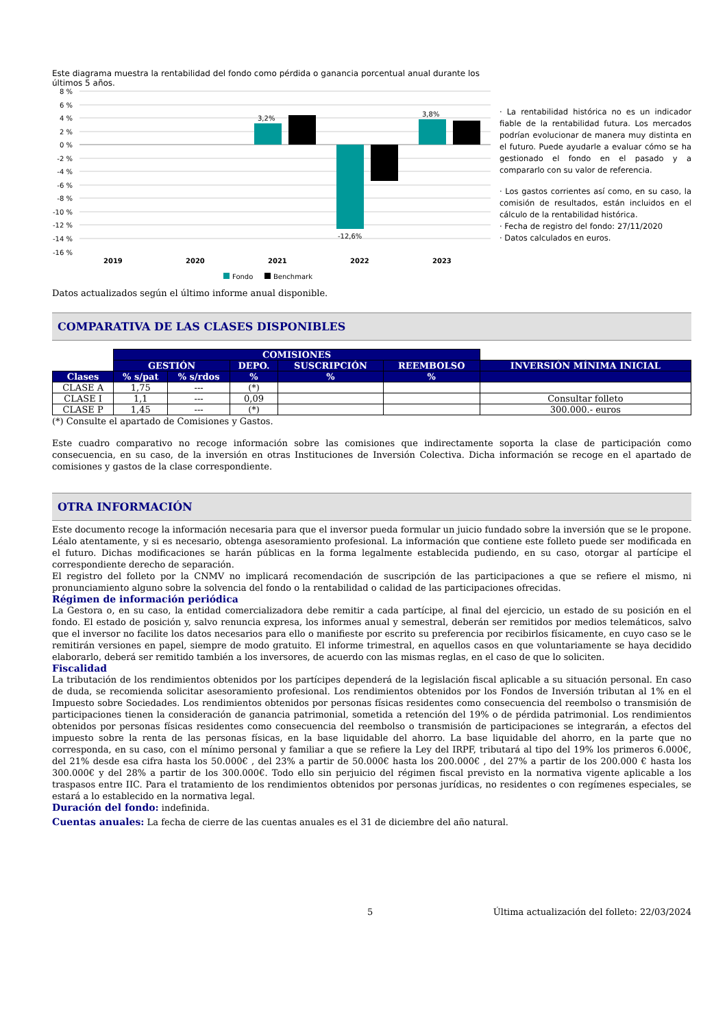Este diagrama muestra la rentabilidad del fondo como pérdida o ganancia porcentual anual durante los últimos 5 años.
8 %
6 %
4 %
2 %
0 %
-2 %
-4 %
-6 %
-8 %
-10 %
-12 %
-14 %
-16 %
3,2%
-12,6%
3,8%
2019
2020
2021
2022
2023
Fondo
Benchmark
· La rentabilidad histórica no es un indicador fiable de la rentabilidad futura. Los mercados podrían evolucionar de manera muy distinta en el futuro. Puede ayudarle a evaluar cómo se ha gestionado el fondo en el pasado y a compararlo con su valor de referencia.
· Los gastos corrientes así como, en su caso, la comisión de resultados, están incluidos en el cálculo de la rentabilidad histórica.
· Fecha de registro del fondo: 27/11/2020
· Datos calculados en euros.
Datos actualizados según el último informe anual disponible.
COMPARATIVA DE LAS CLASES DISPONIBLES
| | COMISIONES | | | | | |
| | GESTIÓN | | DEPO. | SUSCRIPCIÓN | REEMBOLSO | INVERSIÓN MÍNIMA INICIAL |
| Clases | % s/pat | % s/rdos | % | % | % | |
| CLASE A | 1,75 | --- | (*) | | | |
| CLASE I | 1,1 | --- | 0,09 | | | Consultar folleto |
| CLASE P | 1,45 | --- | (*) | | | 300.000.- euros |
(*) Consulte el apartado de Comisiones y Gastos.
Este cuadro comparativo no recoge información sobre las comisiones que indirectamente soporta la clase de participación como consecuencia, en su caso, de la inversión en otras Instituciones de Inversión Colectiva. Dicha información se recoge en el apartado de comisiones y gastos de la clase correspondiente.
OTRA INFORMACIÓN
Este documento recoge la información necesaria para que el inversor pueda formular un juicio fundado sobre la inversión que se le propone. Léalo atentamente, y si es necesario, obtenga asesoramiento profesional. La información que contiene este folleto puede ser modificada en el futuro. Dichas modificaciones se harán públicas en la forma legalmente establecida pudiendo, en su caso, otorgar al partícipe el correspondiente derecho de separación.
El registro del folleto por la CNMV no implicará recomendación de suscripción de las participaciones a que se refiere el mismo, ni pronunciamiento alguno sobre la solvencia del fondo o la rentabilidad o calidad de las participaciones ofrecidas.
Régimen de información periódica
La Gestora o, en su caso, la entidad comercializadora debe remitir a cada partícipe, al final del ejercicio, un estado de su posición en el fondo. El estado de posición y, salvo renuncia expresa, los informes anual y semestral, deberán ser remitidos por medios telemáticos, salvo que el inversor no facilite los datos necesarios para ello o manifieste por escrito su preferencia por recibirlos físicamente, en cuyo caso se le remitirán versiones en papel, siempre de modo gratuito. El informe trimestral, en aquellos casos en que voluntariamente se haya decidido elaborarlo, deberá ser remitido también a los inversores, de acuerdo con las mismas reglas, en el caso de que lo soliciten.
Fiscalidad
La tributación de los rendimientos obtenidos por los partícipes dependerá de la legislación fiscal aplicable a su situación personal. En caso de duda, se recomienda solicitar asesoramiento profesional. Los rendimientos obtenidos por los Fondos de Inversión tributan al 1% en el Impuesto sobre Sociedades. Los rendimientos obtenidos por personas físicas residentes como consecuencia del reembolso o transmisión de participaciones tienen la consideración de ganancia patrimonial, sometida a retención del 19% o de pérdida patrimonial. Los rendimientos obtenidos por personas físicas residentes como consecuencia del reembolso o transmisión de participaciones se integrarán, a efectos del impuesto sobre la renta de las personas físicas, en la base liquidable del ahorro. La base liquidable del ahorro, en la parte que no corresponda, en su caso, con el mínimo personal y familiar a que se refiere la Ley del IRPF, tributará al tipo del 19% los primeros 6.000€, del 21% desde esa cifra hasta los 50.000€ , del 23% a partir de 50.000€ hasta los 200.000€ , del 27% a partir de los 200.000 € hasta los 300.000€ y del 28% a partir de los 300.000€. Todo ello sin perjuicio del régimen fiscal previsto en la normativa vigente aplicable a los traspasos entre IIC. Para el tratamiento de los rendimientos obtenidos por personas jurídicas, no residentes o con regímenes especiales, se estará a lo establecido en la normativa legal.
Duración del fondo: indefinida.
Cuentas anuales: La fecha de cierre de las cuentas anuales es el 31 de diciembre del año natural.
5 Última actualización del folleto: 22/03/2024